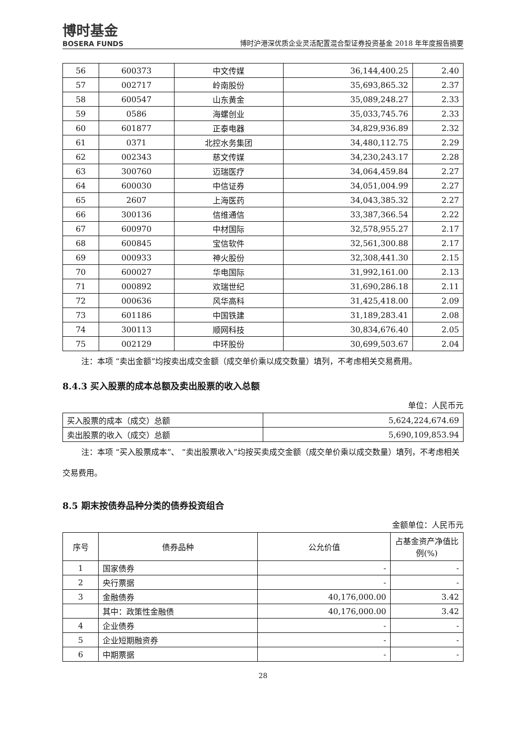博时基金
BOSERA FUNDS
博时沪港深优质企业灵活配置混合型证券投资基金 2018 年年度报告摘要
| 56 | 600373 | 中文传媒 | 36,144,400.25 | 2.40 |
| 57 | 002717 | 岭南股份 | 35,693,865.32 | 2.37 |
| 58 | 600547 | 山东黄金 | 35,089,248.27 | 2.33 |
| 59 | 0586 | 海螺创业 | 35,033,745.76 | 2.33 |
| 60 | 601877 | 正泰电器 | 34,829,936.89 | 2.32 |
| 61 | 0371 | 北控水务集团 | 34,480,112.75 | 2.29 |
| 62 | 002343 | 慈文传媒 | 34,230,243.17 | 2.28 |
| 63 | 300760 | 迈瑞医疗 | 34,064,459.84 | 2.27 |
| 64 | 600030 | 中信证券 | 34,051,004.99 | 2.27 |
| 65 | 2607 | 上海医药 | 34,043,385.32 | 2.27 |
| 66 | 300136 | 信维通信 | 33,387,366.54 | 2.22 |
| 67 | 600970 | 中材国际 | 32,578,955.27 | 2.17 |
| 68 | 600845 | 宝信软件 | 32,561,300.88 | 2.17 |
| 69 | 000933 | 神火股份 | 32,308,441.30 | 2.15 |
| 70 | 600027 | 华电国际 | 31,992,161.00 | 2.13 |
| 71 | 000892 | 欢瑞世纪 | 31,690,286.18 | 2.11 |
| 72 | 000636 | 风华高科 | 31,425,418.00 | 2.09 |
| 73 | 601186 | 中国铁建 | 31,189,283.41 | 2.08 |
| 74 | 300113 | 顺网科技 | 30,834,676.40 | 2.05 |
| 75 | 002129 | 中环股份 | 30,699,503.67 | 2.04 |
注：本项 “卖出金额”均按卖出成交金额（成交单价乘以成交数量）填列，不考虑相关交易费用。
8.4.3 买入股票的成本总额及卖出股票的收入总额
单位：人民币元
| 买入股票的成本（成交）总额 | 5,624,224,674.69 |
| 卖出股票的收入（成交）总额 | 5,690,109,853.94 |
注：本项 “买入股票成本”、 “卖出股票收入”均按买卖成交金额（成交单价乘以成交数量）填列，不考虑相关交易费用。
8.5 期末按债券品种分类的债券投资组合
金额单位：人民币元
| 序号 | 债券品种 | 公允价值 | 占基金资产净值比例(%) |
| --- | --- | --- | --- |
| 1 | 国家债券 | - | - |
| 2 | 央行票据 | - | - |
| 3 | 金融债券 | 40,176,000.00 | 3.42 |
| | 其中：政策性金融债 | 40,176,000.00 | 3.42 |
| 4 | 企业债券 | - | - |
| 5 | 企业短期融资券 | - | - |
| 6 | 中期票据 | - | - |
28